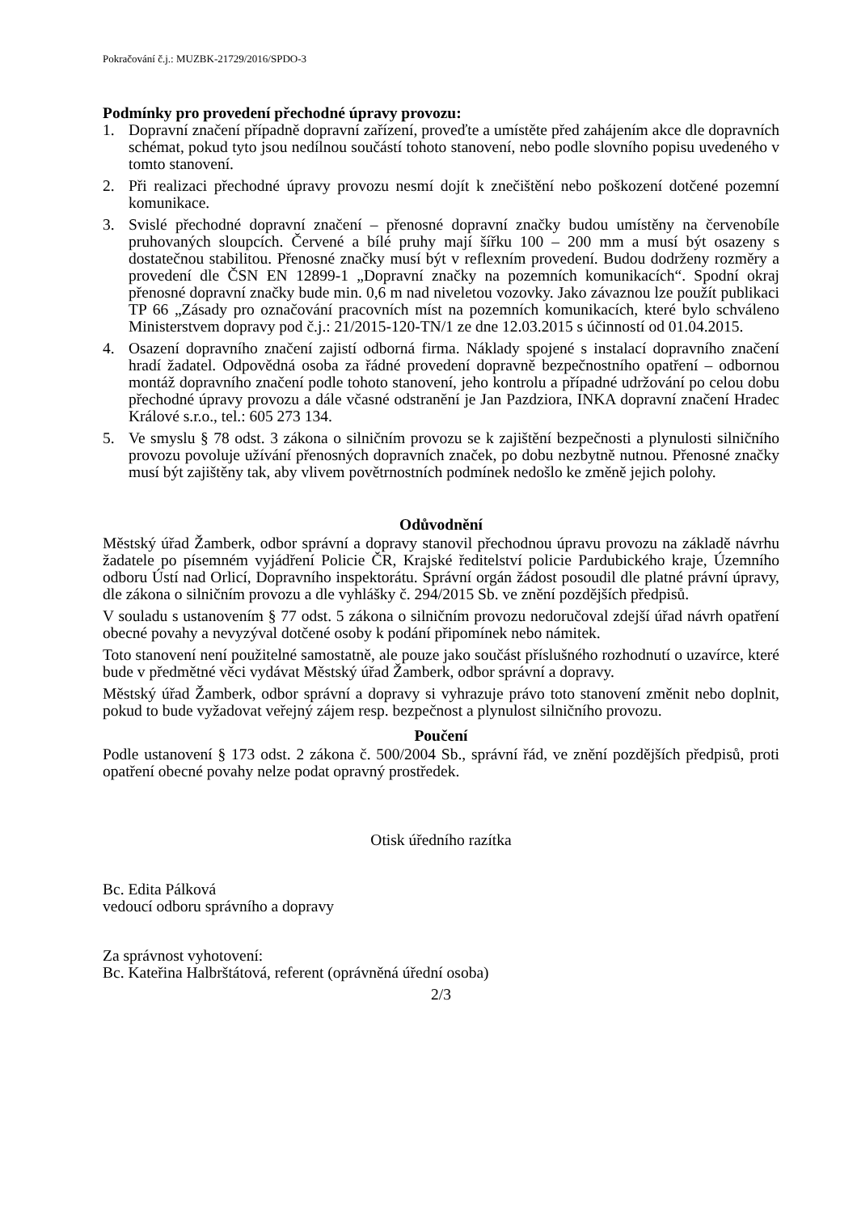Pokračování č.j.: MUZBK-21729/2016/SPDO-3
Podmínky pro provedení přechodné úpravy provozu:
1. Dopravní značení případně dopravní zařízení, proveďte a umístěte před zahájením akce dle dopravních schémat, pokud tyto jsou nedílnou součástí tohoto stanovení, nebo podle slovního popisu uvedeného v tomto stanovení.
2. Při realizaci přechodné úpravy provozu nesmí dojít k znečištění nebo poškození dotčené pozemní komunikace.
3. Svislé přechodné dopravní značení – přenosné dopravní značky budou umístěny na červenobíle pruhovaných sloupcích. Červené a bílé pruhy mají šířku 100 – 200 mm a musí být osazeny s dostatečnou stabilitou. Přenosné značky musí být v reflexním provedení. Budou dodrženy rozměry a provedení dle ČSN EN 12899-1 „Dopravní značky na pozemních komunikacích“. Spodní okraj přenosné dopravní značky bude min. 0,6 m nad niveletou vozovky. Jako závaznou lze použít publikaci TP 66 „Zásady pro označování pracovních míst na pozemních komunikacích, které bylo schváleno Ministerstvem dopravy pod č.j.: 21/2015-120-TN/1 ze dne 12.03.2015 s účinností od 01.04.2015.
4. Osazení dopravního značení zajistí odborná firma. Náklady spojené s instalací dopravního značení hradí žadatel. Odpovědná osoba za řádné provedení dopravně bezpečnostního opatření – odbornou montáž dopravního značení podle tohoto stanovení, jeho kontrolu a případné udržování po celou dobu přechodné úpravy provozu a dále včasné odstranění je Jan Pazdziora, INKA dopravní značení Hradec Králové s.r.o., tel.: 605 273 134.
5. Ve smyslu § 78 odst. 3 zákona o silničním provozu se k zajištění bezpečnosti a plynulosti silničního provozu povoluje užívání přenosných dopravních značek, po dobu nezbytně nutnou. Přenosné značky musí být zajištěny tak, aby vlivem povětrnostních podmínek nedošlo ke změně jejich polohy.
Odůvodnění
Městský úřad Žamberk, odbor správní a dopravy stanovil přechodnou úpravu provozu na základě návrhu žadatele po písemném vyjádření Policie ČR, Krajské ředitelství policie Pardubického kraje, Územního odboru Ústí nad Orlicí, Dopravního inspektorátu. Správní orgán žádost posoudil dle platné právní úpravy, dle zákona o silničním provozu a dle vyhlášky č. 294/2015 Sb. ve znění pozdějších předpisů.
V souladu s ustanovením § 77 odst. 5 zákona o silničním provozu nedoručoval zdejší úřad návrh opatření obecné povahy a nevyzýval dotčené osoby k podání připomínek nebo námitek.
Toto stanovení není použitelné samostatně, ale pouze jako součást příslušného rozhodnutí o uzavírce, které bude v předmětné věci vydávat Městský úřad Žamberk, odbor správní a dopravy.
Městský úřad Žamberk, odbor správní a dopravy si vyhrazuje právo toto stanovení změnit nebo doplnit, pokud to bude vyžadovat veřejný zájem resp. bezpečnost a plynulost silničního provozu.
Poučení
Podle ustanovení § 173 odst. 2 zákona č. 500/2004 Sb., správní řád, ve znění pozdějších předpisů, proti opatření obecné povahy nelze podat opravný prostředek.
Otisk úředního razítka
Bc. Edita Pálková
vedoucí odboru správního a dopravy
Za správnost vyhotovení:
Bc. Kateřina Halbrštátová, referent (oprávněná úřední osoba)
2/3